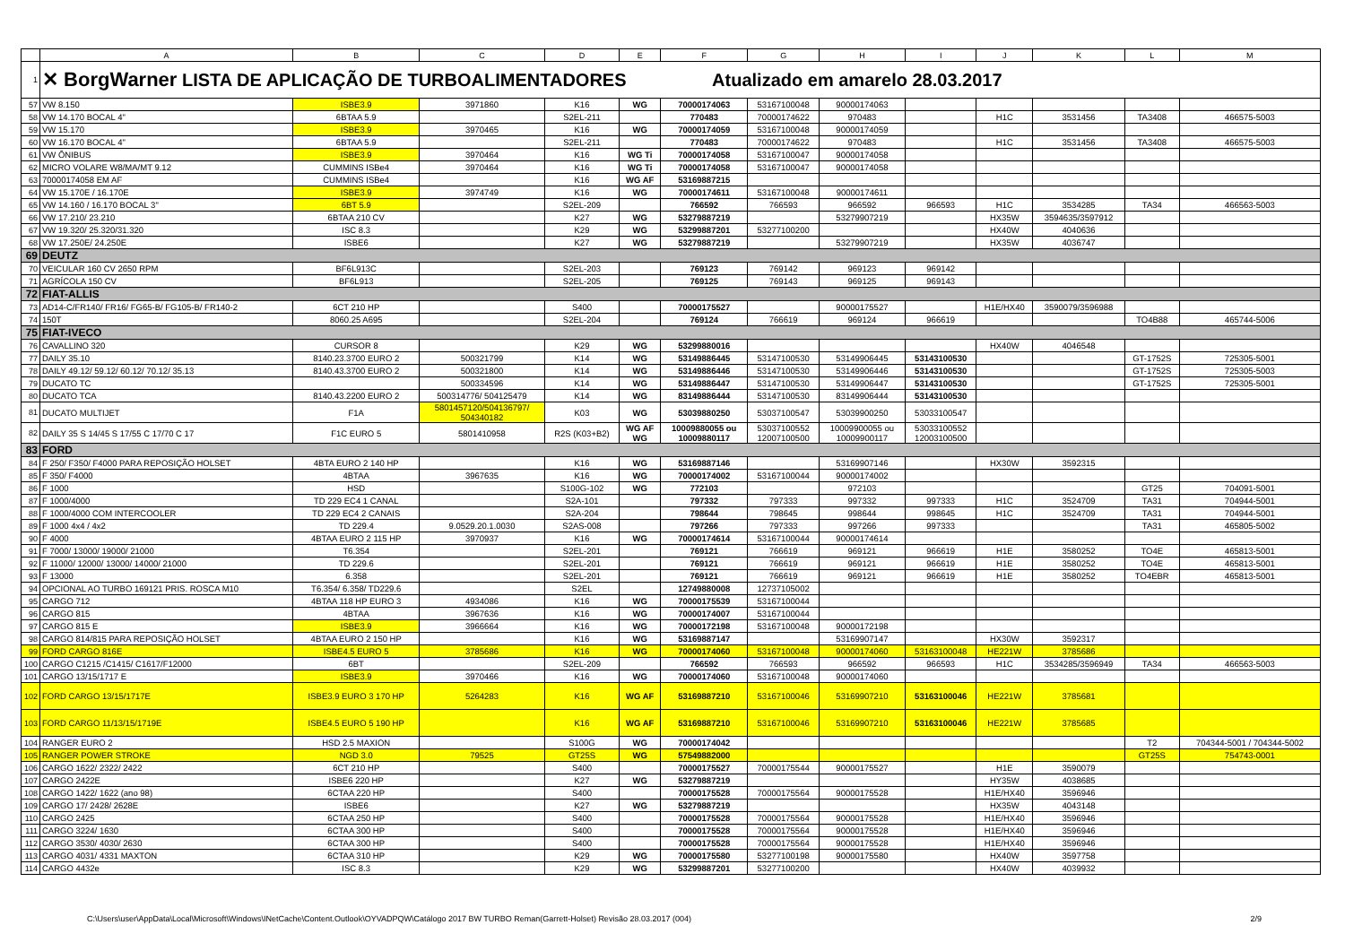| | A | B | C | D | E | F | G | H | I | J | K | L | M |
| --- | --- | --- | --- | --- | --- | --- | --- | --- | --- | --- | --- | --- | --- |
| 1 | ✕ BorgWarner LISTA DE APLICAÇÃO DE TURBOALIMENTADORES Atualizado em amarelo 28.03.2017 | | | | | | | | | | | | |
| 57 | VW 8.150 | ISBE3.9 | 3971860 | K16 | WG | 70000174063 | 53167100048 | 90000174063 | | | | | |
| 58 | VW 14.170 BOCAL 4" | 6BTAA 5.9 | | S2EL-211 | | 770483 | 70000174622 | 970483 | | H1C | 3531456 | TA3408 | 466575-5003 |
| 59 | VW 15.170 | ISBE3.9 | 3970465 | K16 | WG | 70000174059 | 53167100048 | 90000174059 | | | | | |
| 60 | VW 16.170 BOCAL 4" | 6BTAA 5.9 | | S2EL-211 | | 770483 | 70000174622 | 970483 | | H1C | 3531456 | TA3408 | 466575-5003 |
| 61 | VW ÔNIBUS | ISBE3.9 | 3970464 | K16 | WG Ti | 70000174058 | 53167100047 | 90000174058 | | | | | |
| 62 | MICRO VOLARE W8/MA/MT 9.12 | CUMMINS ISBe4 | 3970464 | K16 | WG Ti | 70000174058 | 53167100047 | 90000174058 | | | | | |
| 63 | 70000174058 EM AF | CUMMINS ISBe4 | | K16 | WG AF | 53169887215 | | | | | | | |
| 64 | VW 15.170E / 16.170E | ISBE3.9 | 3974749 | K16 | WG | 70000174611 | 53167100048 | 90000174611 | | | | | |
| 65 | VW 14.160 / 16.170 BOCAL 3" | 6BT 5.9 | | S2EL-209 | | 766592 | 766593 | 966592 | 966593 | H1C | 3534285 | TA34 | 466563-5003 |
| 66 | VW 17.210/ 23.210 | 6BTAA 210 CV | | K27 | WG | 53279887219 | | 53279907219 | | HX35W | 3594635/3597912 | | |
| 67 | VW 19.320/ 25.320/31.320 | ISC 8.3 | | K29 | WG | 53299887201 | 53277100200 | | | HX40W | 4040636 | | |
| 68 | VW 17.250E/ 24.250E | ISBE6 | | K27 | WG | 53279887219 | | 53279907219 | | HX35W | 4036747 | | |
| 69 | DEUTZ | | | | | | | | | | | | |
| 70 | VEICULAR 160 CV 2650 RPM | BF6L913C | | S2EL-203 | | 769123 | 769142 | 969123 | 969142 | | | | |
| 71 | AGRÍCOLA 150 CV | BF6L913 | | S2EL-205 | | 769125 | 769143 | 969125 | 969143 | | | | |
| 72 | FIAT-ALLIS | | | | | | | | | | | | |
| 73 | AD14-C/FR140/ FR16/ FG65-B/ FG105-B/ FR140-2 | 6CT 210 HP | | S400 | | 70000175527 | | 90000175527 | | H1E/HX40 | 3590079/3596988 | | |
| 74 | 150T | 8060.25 A695 | | S2EL-204 | | 769124 | 766619 | 969124 | 966619 | | | TO4B88 | 465744-5006 |
| 75 | FIAT-IVECO | | | | | | | | | | | | |
| 76 | CAVALLINO 320 | CURSOR 8 | | K29 | WG | 53299880016 | | | | HX40W | 4046548 | | |
| 77 | DAILY 35.10 | 8140.23.3700 EURO 2 | 500321799 | K14 | WG | 53149886445 | 53147100530 | 53149906445 | 53143100530 | | | GT-1752S | 725305-5001 |
| 78 | DAILY 49.12/ 59.12/ 60.12/ 70.12/ 35.13 | 8140.43.3700 EURO 2 | 500321800 | K14 | WG | 53149886446 | 53147100530 | 53149906446 | 53143100530 | | | GT-1752S | 725305-5003 |
| 79 | DUCATO TC | | 500334596 | K14 | WG | 53149886447 | 53147100530 | 53149906447 | 53143100530 | | | GT-1752S | 725305-5001 |
| 80 | DUCATO TCA | 8140.43.2200 EURO 2 | 500314776/ 504125479 | K14 | WG | 83149886444 | 53147100530 | 83149906444 | 53143100530 | | | | |
| 81 | DUCATO MULTIJET | F1A | 5801457120/504136797/ 504340182 | K03 | WG | 53039880250 | 53037100547 | 53039900250 | 53033100547 | | | | |
| 82 | DAILY 35 S 14/45 S 17/55 C 17/70 C 17 | F1C EURO 5 | 5801410958 | R2S (K03+B2) | WG AF WG | 10009880055 ou 10009880117 | 53037100552 12007100500 | 10009900055 ou 10009900117 | 53033100552 12003100500 | | | | |
| 83 | FORD | | | | | | | | | | | | |
| 84 | F 250/ F350/ F4000 PARA REPOSIÇÃO HOLSET | 4BTA EURO 2 140 HP | | K16 | WG | 53169887146 | | 53169907146 | | HX30W | 3592315 | | |
| 85 | F 350/ F4000 | 4BTAA | 3967635 | K16 | WG | 70000174002 | 53167100044 | 90000174002 | | | | | |
| 86 | F 1000 | HSD | | S100G-102 | WG | 772103 | | 972103 | | | | GT25 | 704091-5001 |
| 87 | F 1000/4000 | TD 229 EC4 1 CANAL | | S2A-101 | | 797332 | 797333 | 997332 | 997333 | H1C | 3524709 | TA31 | 704944-5001 |
| 88 | F 1000/4000 COM INTERCOOLER | TD 229 EC4 2 CANAIS | | S2A-204 | | 798644 | 798645 | 998644 | 998645 | H1C | 3524709 | TA31 | 704944-5001 |
| 89 | F 1000 4x4 / 4x2 | TD 229.4 | 9.0529.20.1.0030 | S2AS-008 | | 797266 | 797333 | 997266 | 997333 | | | TA31 | 465805-5002 |
| 90 | F 4000 | 4BTAA EURO 2 115 HP | 3970937 | K16 | WG | 70000174614 | 53167100044 | 90000174614 | | | | | |
| 91 | F 7000/ 13000/ 19000/ 21000 | T6.354 | | S2EL-201 | | 769121 | 766619 | 969121 | 966619 | H1E | 3580252 | TO4E | 465813-5001 |
| 92 | F 11000/ 12000/ 13000/ 14000/ 21000 | TD 229.6 | | S2EL-201 | | 769121 | 766619 | 969121 | 966619 | H1E | 3580252 | TO4E | 465813-5001 |
| 93 | F 13000 | 6.358 | | S2EL-201 | | 769121 | 766619 | 969121 | 966619 | H1E | 3580252 | TO4EBR | 465813-5001 |
| 94 | OPCIONAL AO TURBO 169121 PRIS. ROSCA M10 | T6.354/ 6.358/ TD229.6 | | S2EL | | 12749880008 | 12737105002 | | | | | | |
| 95 | CARGO 712 | 4BTAA 118 HP EURO 3 | 4934086 | K16 | WG | 70000175539 | 53167100044 | | | | | | |
| 96 | CARGO 815 | 4BTAA | 3967636 | K16 | WG | 70000174007 | 53167100044 | | | | | | |
| 97 | CARGO 815 E | ISBE3.9 | 3966664 | K16 | WG | 70000172198 | 53167100048 | 90000172198 | | | | | |
| 98 | CARGO 814/815 PARA REPOSIÇÃO HOLSET | 4BTAA EURO 2 150 HP | | K16 | WG | 53169887147 | | 53169907147 | | HX30W | 3592317 | | |
| 99 | FORD CARGO 816E | ISBE4.5 EURO 5 | 3785686 | K16 | WG | 70000174060 | 53167100048 | 90000174060 | 53163100048 | HE221W | 3785686 | | |
| 100 | CARGO C1215 /C1415/ C1617/F12000 | 6BT | | S2EL-209 | | 766592 | 766593 | 966592 | 966593 | H1C | 3534285/3596949 | TA34 | 466563-5003 |
| 101 | CARGO 13/15/1717 E | ISBE3.9 | 3970466 | K16 | WG | 70000174060 | 53167100048 | 90000174060 | | | | | |
| 102 | FORD CARGO 13/15/1717E | ISBE3.9 EURO 3 170 HP | 5264283 | K16 | WG AF | 53169887210 | 53167100046 | 53169907210 | 53163100046 | HE221W | 3785681 | | |
| 103 | FORD CARGO 11/13/15/1719E | ISBE4.5 EURO 5 190 HP | | K16 | WG AF | 53169887210 | 53167100046 | 53169907210 | 53163100046 | HE221W | 3785685 | | |
| 104 | RANGER EURO 2 | HSD 2.5 MAXION | | S100G | WG | 70000174042 | | | | | | T2 | 704344-5001 / 704344-5002 |
| 105 | RANGER POWER STROKE | NGD 3.0 | 79525 | GT25S | WG | 57549882000 | | | | | | GT25S | 754743-0001 |
| 106 | CARGO 1622/ 2322/ 2422 | 6CT 210 HP | | S400 | | 70000175527 | 70000175544 | 90000175527 | | H1E | 3590079 | | |
| 107 | CARGO 2422E | ISBE6 220 HP | | K27 | WG | 53279887219 | | | | HY35W | 4038685 | | |
| 108 | CARGO 1422/ 1622 (ano 98) | 6CTAA 220 HP | | S400 | | 70000175528 | 70000175564 | 90000175528 | | H1E/HX40 | 3596946 | | |
| 109 | CARGO 17/ 2428/ 2628E | ISBE6 | | K27 | WG | 53279887219 | | | | HX35W | 4043148 | | |
| 110 | CARGO 2425 | 6CTAA 250 HP | | S400 | | 70000175528 | 70000175564 | 90000175528 | | H1E/HX40 | 3596946 | | |
| 111 | CARGO 3224/ 1630 | 6CTAA 300 HP | | S400 | | 70000175528 | 70000175564 | 90000175528 | | H1E/HX40 | 3596946 | | |
| 112 | CARGO 3530/ 4030/ 2630 | 6CTAA 300 HP | | S400 | | 70000175528 | 70000175564 | 90000175528 | | H1E/HX40 | 3596946 | | |
| 113 | CARGO 4031/ 4331 MAXTON | 6CTAA 310 HP | | K29 | WG | 70000175580 | 53277100198 | 90000175580 | | HX40W | 3597758 | | |
| 114 | CARGO 4432e | ISC 8.3 | | K29 | WG | 53299887201 | 53277100200 | | | HX40W | 4039932 | | |
C:\Users\user\AppData\Local\Microsoft\Windows\INetCache\Content.Outlook\OYVADPQW\Catálogo 2017 BW TURBO Reman(Garrett-Holset) Revisão 28.03.2017 (004) 2/9